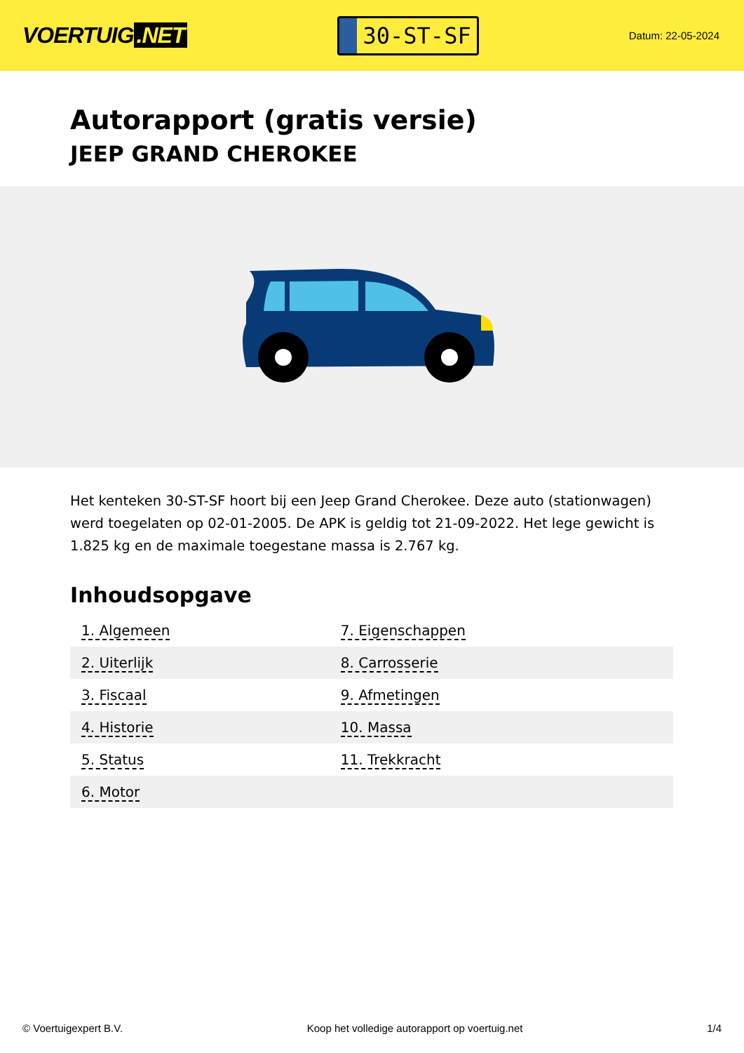VOERTUIG.NET
30-ST-SF
Datum: 22-05-2024
Autorapport (gratis versie)
JEEP GRAND CHEROKEE
Het kenteken 30-ST-SF hoort bij een Jeep Grand Cherokee. Deze auto (stationwagen) werd toegelaten op 02-01-2005. De APK is geldig tot 21-09-2022. Het lege gewicht is 1.825 kg en de maximale toegestane massa is 2.767 kg.
Inhoudsopgave
| 1. Algemeen | 7. Eigenschappen |
| 2. Uiterlijk | 8. Carrosserie |
| 3. Fiscaal | 9. Afmetingen |
| 4. Historie | 10. Massa |
| 5. Status | 11. Trekkracht |
| 6. Motor | |
© Voertuigexpert B.V. Koop het volledige autorapport op voertuig.net
1/4